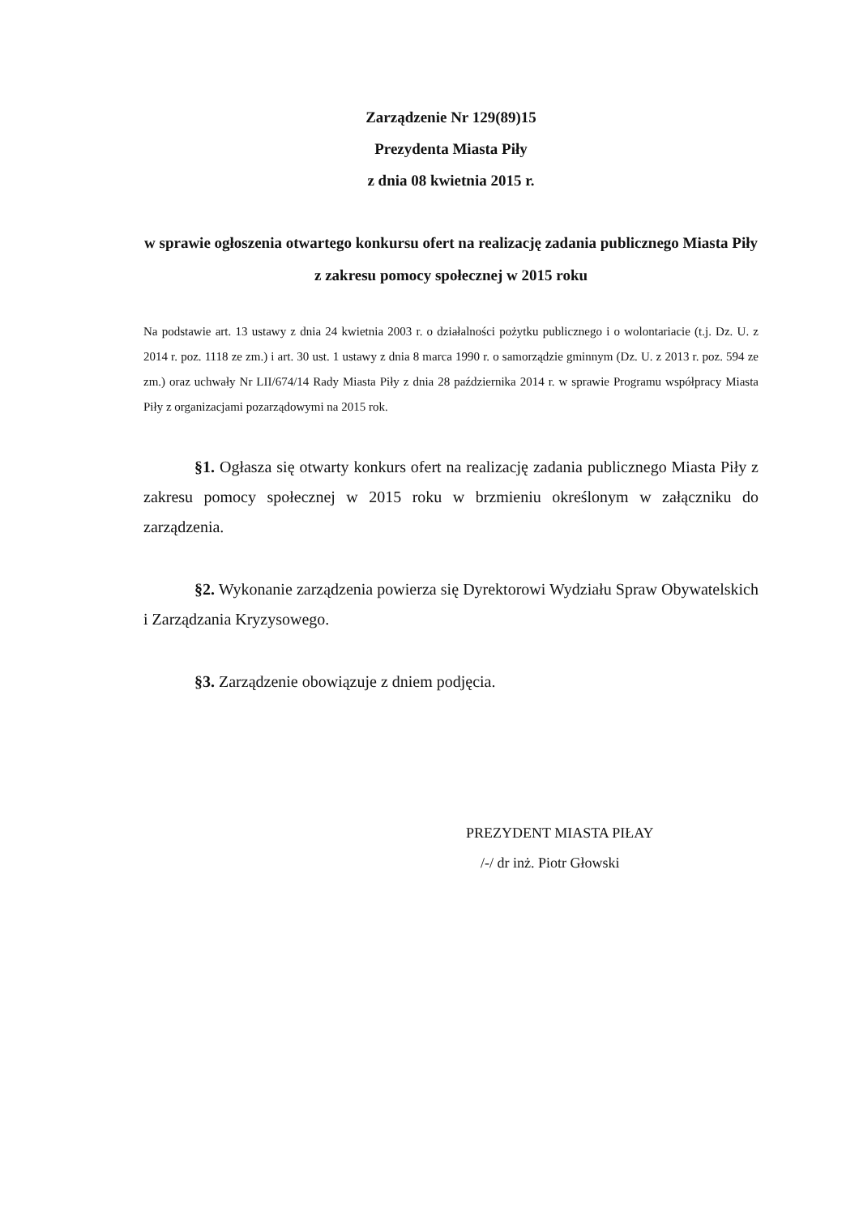Zarządzenie Nr 129(89)15
Prezydenta Miasta Piły
z dnia 08 kwietnia 2015 r.
w sprawie ogłoszenia otwartego konkursu ofert na realizację zadania publicznego Miasta Piły z zakresu pomocy społecznej w 2015 roku
Na podstawie art. 13 ustawy z dnia 24 kwietnia 2003 r. o działalności pożytku publicznego i o wolontariacie (t.j. Dz. U. z 2014 r. poz. 1118 ze zm.) i art. 30 ust. 1 ustawy z dnia 8 marca 1990 r. o samorządzie gminnym (Dz. U. z 2013 r. poz. 594 ze zm.) oraz uchwały Nr LII/674/14 Rady Miasta Piły z dnia 28 października 2014 r. w sprawie Programu współpracy Miasta Piły z organizacjami pozarządowymi na 2015 rok.
§1. Ogłasza się otwarty konkurs ofert na realizację zadania publicznego Miasta Piły z zakresu pomocy społecznej w 2015 roku w brzmieniu określonym w załączniku do zarządzenia.
§2. Wykonanie zarządzenia powierza się Dyrektorowi Wydziału Spraw Obywatelskich i Zarządzania Kryzysowego.
§3. Zarządzenie obowiązuje z dniem podjęcia.
PREZYDENT MIASTA PIŁAY
/-/ dr inż. Piotr Głowski